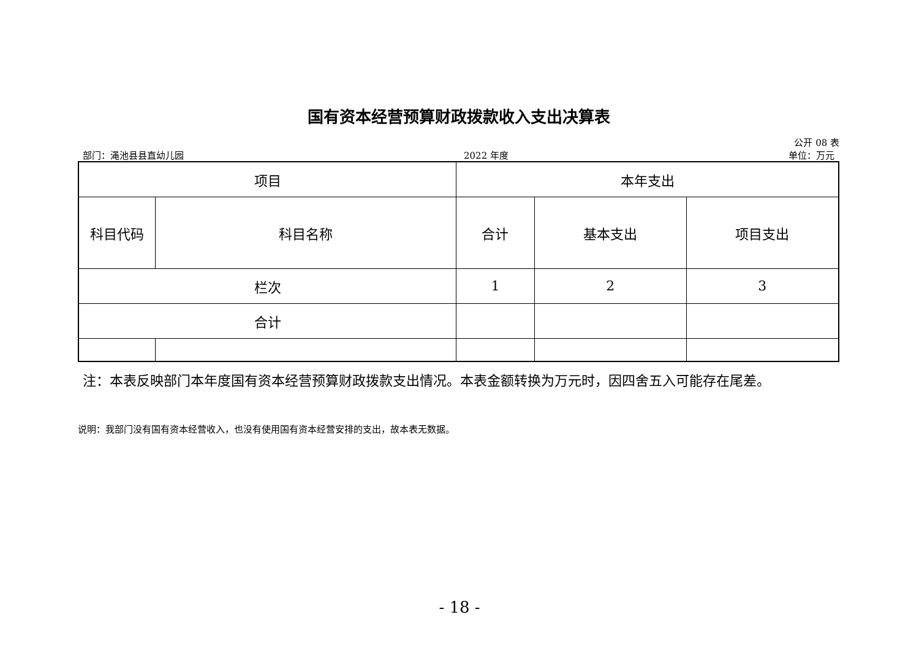国有资本经营预算财政拨款收入支出决算表
公开 08 表
部门：渑池县县直幼儿园 2022 年度 单位：万元
| 项目 | | 本年支出 | | |
| --- | --- | --- | --- | --- |
| 科目代码 | 科目名称 | 合计 | 基本支出 | 项目支出 |
| 栏次 | | 1 | 2 | 3 |
| 合计 | | | | |
注：本表反映部门本年度国有资本经营预算财政拨款支出情况。本表金额转换为万元时，因四舍五入可能存在尾差。
说明：我部门没有国有资本经营收入，也没有使用国有资本经营安排的支出，故本表无数据。
- 18 -